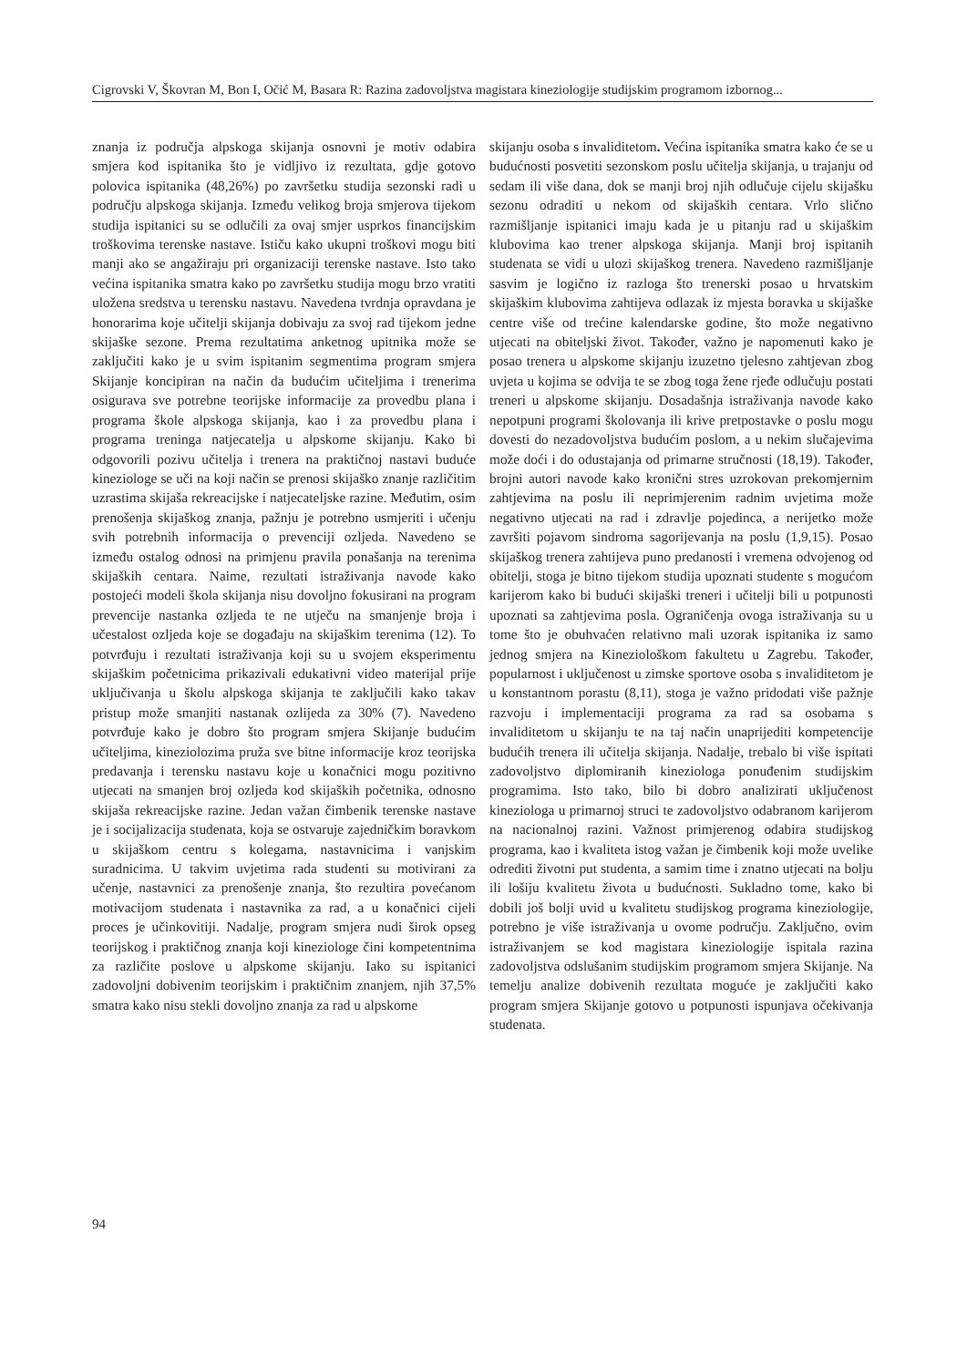Cigrovski V, Škovran M, Bon I, Očić M, Basara R: Razina zadovoljstva magistara kineziologije studijskim programom izbornog...
znanja iz područja alpskoga skijanja osnovni je motiv odabira smjera kod ispitanika što je vidljivo iz rezultata, gdje gotovo polovica ispitanika (48,26%) po završetku studija sezonski radi u području alpskoga skijanja. Između velikog broja smjerova tijekom studija ispitanici su se odlučili za ovaj smjer usprkos financijskim troškovima terenske nastave. Ističu kako ukupni troškovi mogu biti manji ako se angažiraju pri organizaciji terenske nastave. Isto tako većina ispitanika smatra kako po završetku studija mogu brzo vratiti uložena sredstva u terensku nastavu. Navedena tvrdnja opravdana je honorarima koje učitelji skijanja dobivaju za svoj rad tijekom jedne skijaške sezone. Prema rezultatima anketnog upitnika može se zaključiti kako je u svim ispitanim segmentima program smjera Skijanje koncipiran na način da budućim učiteljima i trenerima osigurava sve potrebne teorijske informacije za provedbu plana i programa škole alpskoga skijanja, kao i za provedbu plana i programa treninga natjecatelja u alpskome skijanju. Kako bi odgovorili pozivu učitelja i trenera na praktičnoj nastavi buduće kineziologe se uči na koji način se prenosi skijaško znanje različitim uzrastima skijaša rekreacijske i natjecateljske razine. Međutim, osim prenošenja skijaškog znanja, pažnju je potrebno usmjeriti i učenju svih potrebnih informacija o prevenciji ozljeda. Navedeno se između ostalog odnosi na primjenu pravila ponašanja na terenima skijaških centara. Naime, rezultati istraživanja navode kako postojeći modeli škola skijanja nisu dovoljno fokusirani na program prevencije nastanka ozljeda te ne utječu na smanjenje broja i učestalost ozljeda koje se događaju na skijaškim terenima (12). To potvrđuju i rezultati istraživanja koji su u svojem eksperimentu skijaškim početnicima prikazivali edukativni video materijal prije uključivanja u školu alpskoga skijanja te zaključili kako takav pristup može smanjiti nastanak ozlijeda za 30% (7). Navedeno potvrđuje kako je dobro što program smjera Skijanje budućim učiteljima, kineziolozima pruža sve bitne informacije kroz teorijska predavanja i terensku nastavu koje u konačnici mogu pozitivno utjecati na smanjen broj ozljeda kod skijaških početnika, odnosno skijaša rekreacijske razine. Jedan važan čimbenik terenske nastave je i socijalizacija studenata, koja se ostvaruje zajedničkim boravkom u skijaškom centru s kolegama, nastavnicima i vanjskim suradnicima. U takvim uvjetima rada studenti su motivirani za učenje, nastavnici za prenošenje znanja, što rezultira povećanom motivacijom studenata i nastavnika za rad, a u konačnici cijeli proces je učinkovitiji. Nadalje, program smjera nudi širok opseg teorijskog i praktičnog znanja koji kineziologe čini kompetentnima za različite poslove u alpskome skijanju. Iako su ispitanici zadovoljni dobivenim teorijskim i praktičnim znanjem, njih 37,5% smatra kako nisu stekli dovoljno znanja za rad u alpskome
skijanju osoba s invaliditetom. Većina ispitanika smatra kako će se u budućnosti posvetiti sezonskom poslu učitelja skijanja, u trajanju od sedam ili više dana, dok se manji broj njih odlučuje cijelu skijašku sezonu odraditi u nekom od skijaških centara. Vrlo slično razmišljanje ispitanici imaju kada je u pitanju rad u skijaškim klubovima kao trener alpskoga skijanja. Manji broj ispitanih studenata se vidi u ulozi skijaškog trenera. Navedeno razmišljanje sasvim je logično iz razloga što trenerski posao u hrvatskim skijaškim klubovima zahtijeva odlazak iz mjesta boravka u skijaške centre više od trećine kalendarske godine, što može negativno utjecati na obiteljski život. Također, važno je napomenuti kako je posao trenera u alpskome skijanju izuzetno tjelesno zahtjevan zbog uvjeta u kojima se odvija te se zbog toga žene rjeđe odlučuju postati treneri u alpskome skijanju. Dosadašnja istraživanja navode kako nepotpuni programi školovanja ili krive pretpostavke o poslu mogu dovesti do nezadovoljstva budućim poslom, a u nekim slučajevima može doći i do odustajanja od primarne stručnosti (18,19). Također, brojni autori navode kako kronični stres uzrokovan prekomjernim zahtjevima na poslu ili neprimjerenim radnim uvjetima može negativno utjecati na rad i zdravlje pojedinca, a nerijetko može završiti pojavom sindroma sagorijevanja na poslu (1,9,15). Posao skijaškog trenera zahtijeva puno predanosti i vremena odvojenog od obitelji, stoga je bitno tijekom studija upoznati studente s mogućom karijerom kako bi budući skijaški treneri i učitelji bili u potpunosti upoznati sa zahtjevima posla. Ograničenja ovoga istraživanja su u tome što je obuhvaćen relativno mali uzorak ispitanika iz samo jednog smjera na Kineziološkom fakultetu u Zagrebu. Također, popularnost i uključenost u zimske sportove osoba s invaliditetom je u konstantnom porastu (8,11), stoga je važno pridodati više pažnje razvoju i implementaciji programa za rad sa osobama s invaliditetom u skijanju te na taj način unaprijediti kompetencije budućih trenera ili učitelja skijanja. Nadalje, trebalo bi više ispitati zadovoljstvo diplomiranih kineziologa ponuđenim studijskim programima. Isto tako, bilo bi dobro analizirati uključenost kineziologa u primarnoj struci te zadovoljstvo odabranom karijerom na nacionalnoj razini. Važnost primjerenog odabira studijskog programa, kao i kvaliteta istog važan je čimbenik koji može uvelike odrediti životni put studenta, a samim time i znatno utjecati na bolju ili lošiju kvalitetu života u budućnosti. Sukladno tome, kako bi dobili još bolji uvid u kvalitetu studijskog programa kineziologije, potrebno je više istraživanja u ovome području. Zaključno, ovim istraživanjem se kod magistara kineziologije ispitala razina zadovoljstva odslušanim studijskim programom smjera Skijanje. Na temelju analize dobivenih rezultata moguće je zaključiti kako program smjera Skijanje gotovo u potpunosti ispunjava očekivanja studenata.
94